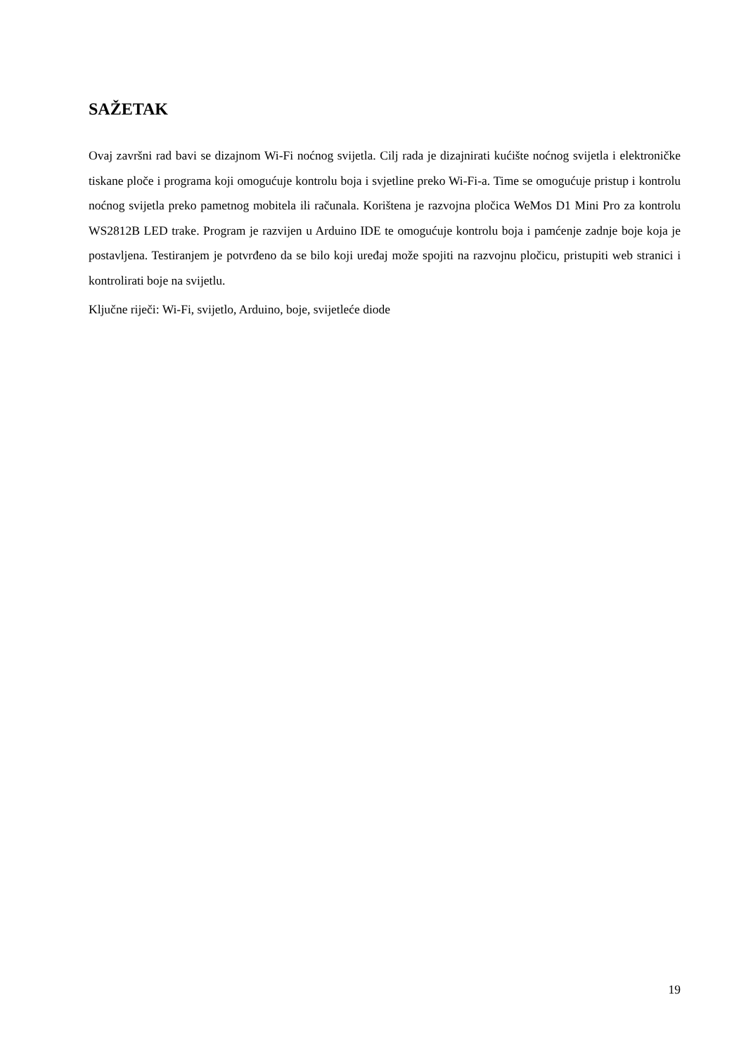SAŽETAK
Ovaj završni rad bavi se dizajnom Wi-Fi noćnog svijetla. Cilj rada je dizajnirati kućište noćnog svijetla i elektroničke tiskane ploče i programa koji omogućuje kontrolu boja i svjetline preko Wi-Fi-a. Time se omogućuje pristup i kontrolu noćnog svijetla preko pametnog mobitela ili računala. Korištena je razvojna pločica WeMos D1 Mini Pro za kontrolu WS2812B LED trake. Program je razvijen u Arduino IDE te omogućuje kontrolu boja i pamćenje zadnje boje koja je postavljena. Testiranjem je potvrđeno da se bilo koji uređaj može spojiti na razvojnu pločicu, pristupiti web stranici i kontrolirati boje na svijetlu.
Ključne riječi: Wi-Fi, svijetlo, Arduino, boje, svijetleće diode
19